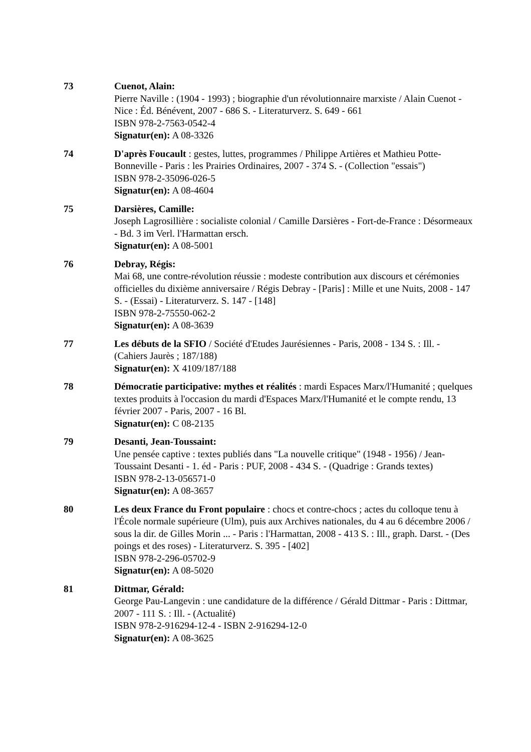73 Cuenot, Alain:
Pierre Naville : (1904 - 1993) ; biographie d'un révolutionnaire marxiste / Alain Cuenot - Nice : Éd. Bénévent, 2007 - 686 S. - Literaturverz. S. 649 - 661
ISBN 978-2-7563-0542-4
Signatur(en): A 08-3326
74 D'après Foucault : gestes, luttes, programmes / Philippe Artières et Mathieu Potte-Bonneville - Paris : les Prairies Ordinaires, 2007 - 374 S. - (Collection "essais")
ISBN 978-2-35096-026-5
Signatur(en): A 08-4604
75 Darsières, Camille:
Joseph Lagrosillière : socialiste colonial / Camille Darsières - Fort-de-France : Désormeaux - Bd. 3 im Verl. l'Harmattan ersch.
Signatur(en): A 08-5001
76 Debray, Régis:
Mai 68, une contre-révolution réussie : modeste contribution aux discours et cérémonies officielles du dixième anniversaire / Régis Debray - [Paris] : Mille et une Nuits, 2008 - 147 S. - (Essai) - Literaturverz. S. 147 - [148]
ISBN 978-2-75550-062-2
Signatur(en): A 08-3639
77 Les débuts de la SFIO / Société d'Etudes Jaurésiennes - Paris, 2008 - 134 S. : Ill. - (Cahiers Jaurès ; 187/188)
Signatur(en): X 4109/187/188
78 Démocratie participative: mythes et réalités : mardi Espaces Marx/l'Humanité ; quelques textes produits à l'occasion du mardi d'Espaces Marx/l'Humanité et le compte rendu, 13 février 2007 - Paris, 2007 - 16 Bl.
Signatur(en): C 08-2135
79 Desanti, Jean-Toussaint:
Une pensée captive : textes publiés dans "La nouvelle critique" (1948 - 1956) / Jean-Toussaint Desanti - 1. éd - Paris : PUF, 2008 - 434 S. - (Quadrige : Grands textes)
ISBN 978-2-13-056571-0
Signatur(en): A 08-3657
80 Les deux France du Front populaire : chocs et contre-chocs ; actes du colloque tenu à l'École normale supérieure (Ulm), puis aux Archives nationales, du 4 au 6 décembre 2006 / sous la dir. de Gilles Morin ... - Paris : l'Harmattan, 2008 - 413 S. : Ill., graph. Darst. - (Des poings et des roses) - Literaturverz. S. 395 - [402]
ISBN 978-2-296-05702-9
Signatur(en): A 08-5020
81 Dittmar, Gérald:
George Pau-Langevin : une candidature de la différence / Gérald Dittmar - Paris : Dittmar, 2007 - 111 S. : Ill. - (Actualité)
ISBN 978-2-916294-12-4 - ISBN 2-916294-12-0
Signatur(en): A 08-3625